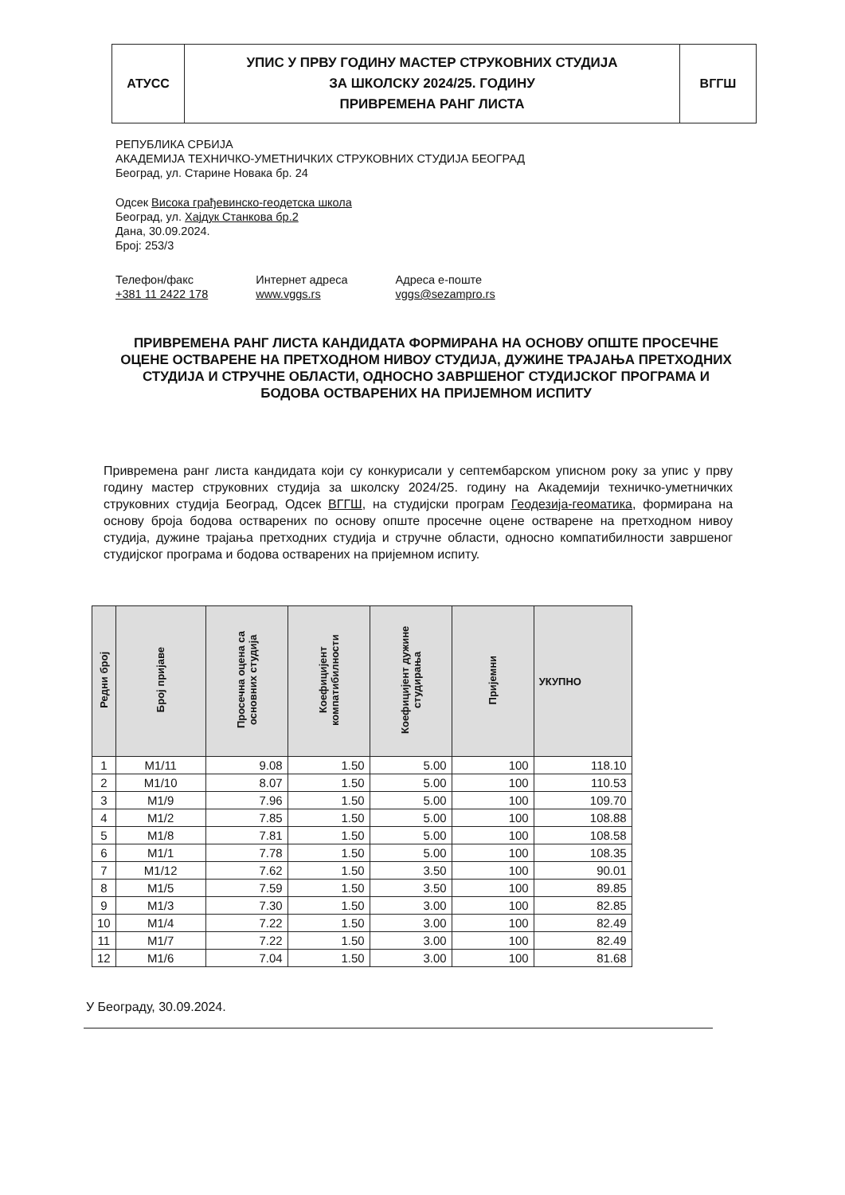| АТУСС | УПИС У ПРВУ ГОДИНУ МАСТЕР СТРУКОВНИХ СТУДИЈА ЗА ШКОЛСКУ 2024/25. ГОДИНУ ПРИВРЕМЕНА РАНГ ЛИСТА | ВГГШ |
РЕПУБЛИКА СРБИЈА
АКАДЕМИЈА ТЕХНИЧКО-УМЕТНИЧКИХ СТРУКОВНИХ СТУДИЈА БЕОГРАД
Београд, ул. Старине Новака бр. 24
Одсек Висока грађевинско-геодетска школа
Београд, ул. Хајдук Станкова бр.2
Дана, 30.09.2024.
Број: 253/3
Телефон/факс
+381 11 2422 178
Интернет адреса
www.vggs.rs
Адреса е-поште
vggs@sezampro.rs
ПРИВРЕМЕНА РАНГ ЛИСТА КАНДИДАТА ФОРМИРАНА НА ОСНОВУ ОПШТЕ ПРОСЕЧНЕ ОЦЕНЕ ОСТВАРЕНЕ НА ПРЕТХОДНОМ НИВОУ СТУДИЈА, ДУЖИНЕ ТРАЈАЊА ПРЕТХОДНИХ СТУДИЈА И СТРУЧНЕ ОБЛАСТИ, ОДНОСНО ЗАВРШЕНОГ СТУДИЈСКОГ ПРОГРАМА И БОДОВА ОСТВАРЕНИХ НА ПРИЈЕМНОМ ИСПИТУ
Привремена ранг листа кандидата који су конкурисали у септембарском уписном року за упис у прву годину мастер струковних студија за школску 2024/25. годину на Академији техничко-уметничких струковних студија Београд, Одсек ВГГШ, на студијски програм Геодезија-геоматика, формирана на основу броја бодова остварених по основу опште просечне оцене остварене на претходном нивоу студија, дужине трајања претходних студија и стручне области, односно компатибилности завршеног студијског програма и бодова остварених на пријемном испиту.
| Редни број | Број пријаве | Просечна оцена са основних студија | Коефицијент компатибилности | Коефицијент дужине студирања | Пријемни | УКУПНО |
| --- | --- | --- | --- | --- | --- | --- |
| 1 | M1/11 | 9.08 | 1.50 | 5.00 | 100 | 118.10 |
| 2 | M1/10 | 8.07 | 1.50 | 5.00 | 100 | 110.53 |
| 3 | M1/9 | 7.96 | 1.50 | 5.00 | 100 | 109.70 |
| 4 | M1/2 | 7.85 | 1.50 | 5.00 | 100 | 108.88 |
| 5 | M1/8 | 7.81 | 1.50 | 5.00 | 100 | 108.58 |
| 6 | M1/1 | 7.78 | 1.50 | 5.00 | 100 | 108.35 |
| 7 | M1/12 | 7.62 | 1.50 | 3.50 | 100 | 90.01 |
| 8 | M1/5 | 7.59 | 1.50 | 3.50 | 100 | 89.85 |
| 9 | M1/3 | 7.30 | 1.50 | 3.00 | 100 | 82.85 |
| 10 | M1/4 | 7.22 | 1.50 | 3.00 | 100 | 82.49 |
| 11 | M1/7 | 7.22 | 1.50 | 3.00 | 100 | 82.49 |
| 12 | M1/6 | 7.04 | 1.50 | 3.00 | 100 | 81.68 |
У Београду, 30.09.2024.